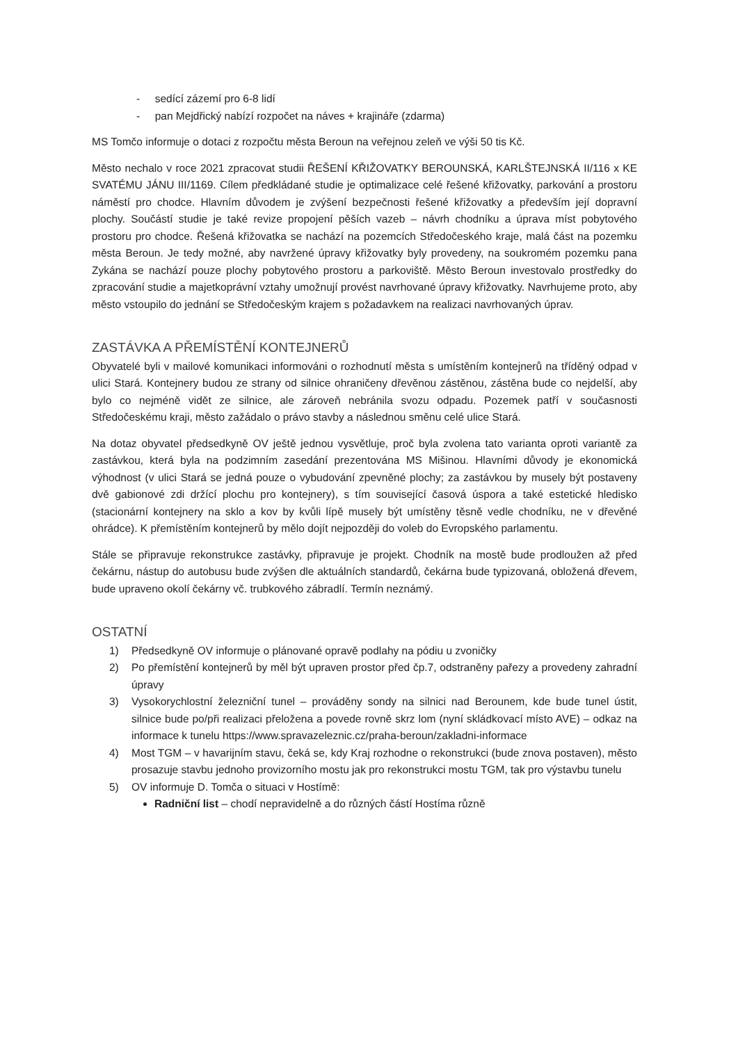- sedící zázemí pro 6-8 lidí
- pan Mejdřický nabízí rozpočet na náves + krajináře (zdarma)
MS Tomčo informuje o dotaci z rozpočtu města Beroun na veřejnou zeleň ve výši 50 tis Kč.
Město nechalo v roce 2021 zpracovat studii ŘEŠENÍ KŘIŽOVATKY BEROUNSKÁ, KARLŠTEJNSKÁ II/116 x KE SVATÉMU JÁNU III/1169. Cílem předkládané studie je optimalizace celé řešené křižovatky, parkování a prostoru náměstí pro chodce. Hlavním důvodem je zvýšení bezpečnosti řešené křižovatky a především její dopravní plochy. Součástí studie je také revize propojení pěších vazeb – návrh chodníku a úprava míst pobytového prostoru pro chodce. Řešená křižovatka se nachází na pozemcích Středočeského kraje, malá část na pozemku města Beroun. Je tedy možné, aby navržené úpravy křižovatky byly provedeny, na soukromém pozemku pana Zykána se nachází pouze plochy pobytového prostoru a parkoviště. Město Beroun investovalo prostředky do zpracování studie a majetkoprávní vztahy umožnují provést navrhované úpravy křižovatky. Navrhujeme proto, aby město vstoupilo do jednání se Středočeským krajem s požadavkem na realizaci navrhovaných úprav.
ZASTÁVKA A PŘEMÍSTĚNÍ KONTEJNERŮ
Obyvatelé byli v mailové komunikaci informováni o rozhodnutí města s umístěním kontejnerů na tříděný odpad v ulici Stará. Kontejnery budou ze strany od silnice ohraničeny dřevěnou zástěnou, zástěna bude co nejdelší, aby bylo co nejméně vidět ze silnice, ale zároveň nebránila svozu odpadu. Pozemek patří v současnosti Středočeskému kraji, město zažádalo o právo stavby a následnou směnu celé ulice Stará.
Na dotaz obyvatel předsedkyně OV ještě jednou vysvětluje, proč byla zvolena tato varianta oproti variantě za zastávkou, která byla na podzimním zasedání prezentována MS Mišinou. Hlavními důvody je ekonomická výhodnost (v ulici Stará se jedná pouze o vybudování zpevněné plochy; za zastávkou by musely být postaveny dvě gabionové zdi držící plochu pro kontejnery), s tím související časová úspora a také estetické hledisko (stacionární kontejnery na sklo a kov by kvůli lípě musely být umístěny těsně vedle chodníku, ne v dřevěné ohrádce). K přemístěním kontejnerů by mělo dojít nejpozději do voleb do Evropského parlamentu.
Stále se připravuje rekonstrukce zastávky, připravuje je projekt. Chodník na mostě bude prodloužen až před čekárnu, nástup do autobusu bude zvýšen dle aktuálních standardů, čekárna bude typizovaná, obložená dřevem, bude upraveno okolí čekárny vč. trubkového zábradlí. Termín neznámý.
OSTATNÍ
1) Předsedkyně OV informuje o plánované opravě podlahy na pódiu u zvoničky
2) Po přemístění kontejnerů by měl být upraven prostor před čp.7, odstraněny pařezy a provedeny zahradní úpravy
3) Vysokorychlostní železniční tunel – prováděny sondy na silnici nad Berounem, kde bude tunel ústit, silnice bude po/při realizaci přeložena a povede rovně skrz lom (nyní skládkovací místo AVE) – odkaz na informace k tunelu https://www.spravazeleznic.cz/praha-beroun/zakladni-informace
4) Most TGM – v havarijním stavu, čeká se, kdy Kraj rozhodne o rekonstrukci (bude znova postaven), město prosazuje stavbu jednoho provizorního mostu jak pro rekonstrukci mostu TGM, tak pro výstavbu tunelu
5) OV informuje D. Tomča o situaci v Hostímě:
Radniční list – chodí nepravidelně a do různých částí Hostíma různě